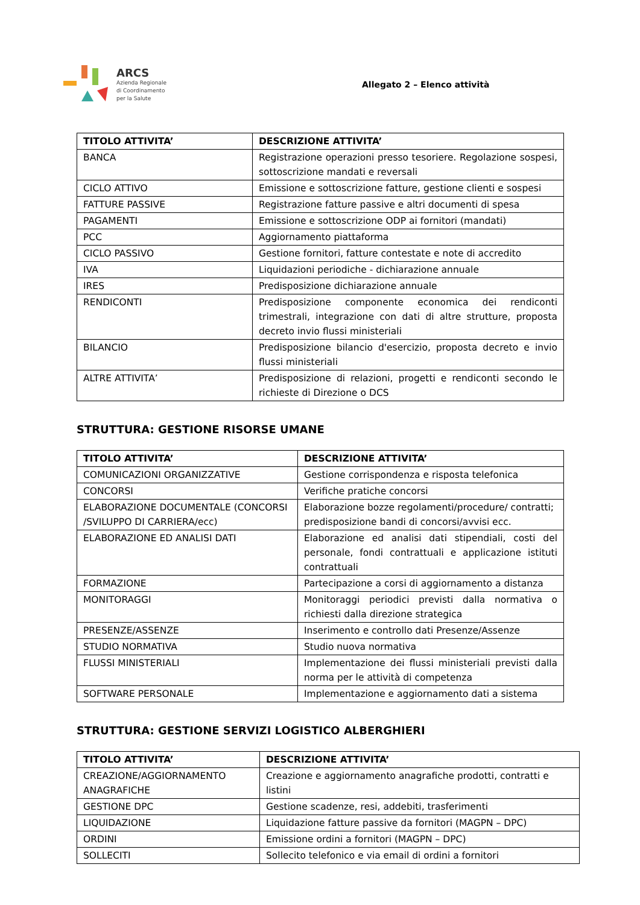ARCS
Azienda Regionale
di Coordinamento
per la Salute
Allegato 2 – Elenco attività
| TITOLO ATTIVITA’ | DESCRIZIONE ATTIVITA’ |
| --- | --- |
| BANCA | Registrazione operazioni presso tesoriere. Regolazione sospesi, sottoscrizione mandati e reversali |
| CICLO ATTIVO | Emissione e sottoscrizione fatture, gestione clienti e sospesi |
| FATTURE PASSIVE | Registrazione fatture passive e altri documenti di spesa |
| PAGAMENTI | Emissione e sottoscrizione ODP ai fornitori (mandati) |
| PCC | Aggiornamento piattaforma |
| CICLO PASSIVO | Gestione fornitori, fatture contestate e note di accredito |
| IVA | Liquidazioni periodiche - dichiarazione annuale |
| IRES | Predisposizione dichiarazione annuale |
| RENDICONTI | Predisposizione componente economica dei rendiconti trimestrali, integrazione con dati di altre strutture, proposta decreto invio flussi ministeriali |
| BILANCIO | Predisposizione bilancio d'esercizio, proposta decreto e invio flussi ministeriali |
| ALTRE ATTIVITA’ | Predisposizione di relazioni, progetti e rendiconti secondo le richieste di Direzione o DCS |
STRUTTURA: GESTIONE RISORSE UMANE
| TITOLO ATTIVITA’ | DESCRIZIONE ATTIVITA’ |
| --- | --- |
| COMUNICAZIONI ORGANIZZATIVE | Gestione corrispondenza e risposta telefonica |
| CONCORSI | Verifiche pratiche concorsi |
| ELABORAZIONE DOCUMENTALE (CONCORSI /SVILUPPO DI CARRIERA/ecc) | Elaborazione bozze regolamenti/procedure/ contratti; predisposizione bandi di concorsi/avvisi ecc. |
| ELABORAZIONE ED ANALISI DATI | Elaborazione ed analisi dati stipendiali, costi del personale, fondi contrattuali e applicazione istituti contrattuali |
| FORMAZIONE | Partecipazione a corsi di aggiornamento a distanza |
| MONITORAGGI | Monitoraggi periodici previsti dalla normativa o richiesti dalla direzione strategica |
| PRESENZE/ASSENZE | Inserimento e controllo dati Presenze/Assenze |
| STUDIO NORMATIVA | Studio nuova normativa |
| FLUSSI MINISTERIALI | Implementazione dei flussi ministeriali previsti dalla norma per le attività di competenza |
| SOFTWARE PERSONALE | Implementazione e aggiornamento dati a sistema |
STRUTTURA: GESTIONE SERVIZI LOGISTICO ALBERGHIERI
| TITOLO ATTIVITA’ | DESCRIZIONE ATTIVITA’ |
| --- | --- |
| CREAZIONE/AGGIORNAMENTO ANAGRAFICHE | Creazione e aggiornamento anagrafiche prodotti, contratti e listini |
| GESTIONE DPC | Gestione scadenze, resi, addebiti, trasferimenti |
| LIQUIDAZIONE | Liquidazione fatture passive da fornitori (MAGPN – DPC) |
| ORDINI | Emissione ordini a fornitori (MAGPN – DPC) |
| SOLLECITI | Sollecito telefonico e via email di ordini a fornitori |